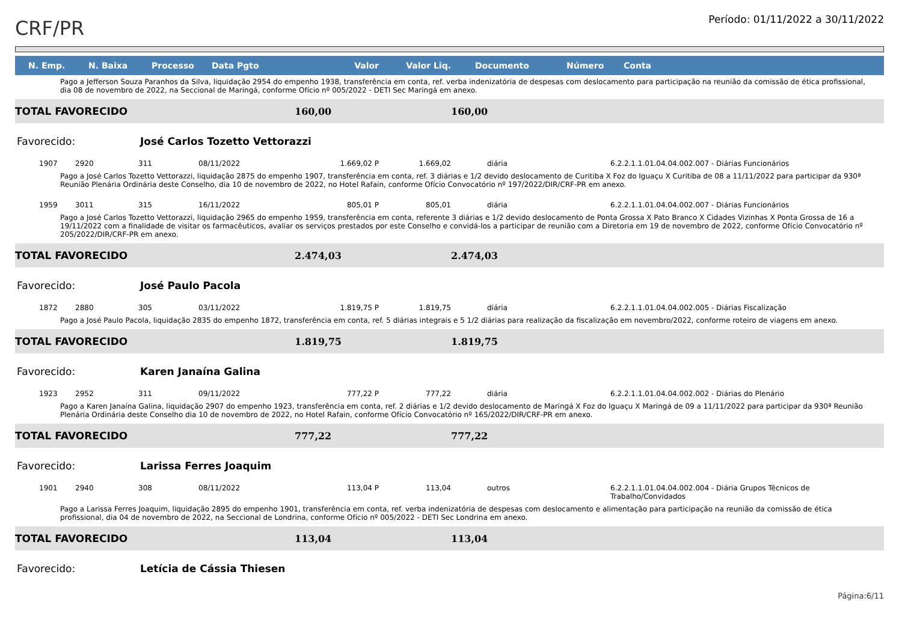CRF/PR
Período: 01/11/2022 a 30/11/2022
| N. Emp. | N. Baixa | Processo | Data Pgto | Valor | Valor Liq. | Documento | Número | Conta |
| --- | --- | --- | --- | --- | --- | --- | --- | --- |
| Pago a Jefferson Souza Paranhos da Silva, liquidação 2954 do empenho 1938, transferência em conta, ref. verba indenizatória de despesas com deslocamento para participação na reunião da comissão de ética profissional, dia 08 de novembro de 2022, na Seccional de Maringá, conforme Ofício nº 005/2022 - DETI Sec Maringá em anexo. | | | | | | | | |
| TOTAL FAVORECIDO | | | | 160,00 | | 160,00 | | |
| Favorecido: | | José Carlos Tozetto Vettorazzi | | | | | | |
| 1907 | 2920 | 311 | 08/11/2022 | 1.669,02 P | 1.669,02 | diária | | 6.2.2.1.1.01.04.04.002.007 - Diárias Funcionários |
| Pago a José Carlos Tozetto Vettorazzi, liquidação 2875 do empenho 1907, transferência em conta, ref. 3 diárias e 1/2 devido deslocamento de Curitiba X Foz do Iguaçu X Curitiba de 08 a 11/11/2022 para participar da 930ª Reunião Plenária Ordinária deste Conselho, dia 10 de novembro de 2022, no Hotel Rafain, conforme Ofício Convocatório nº 197/2022/DIR/CRF-PR em anexo. | | | | | | | | |
| 1959 | 3011 | 315 | 16/11/2022 | 805,01 P | 805,01 | diária | | 6.2.2.1.1.01.04.04.002.007 - Diárias Funcionários |
| Pago a José Carlos Tozetto Vettorazzi, liquidação 2965 do empenho 1959, transferência em conta, referente 3 diárias e 1/2 devido deslocamento de Ponta Grossa X Pato Branco X Cidades Vizinhas X Ponta Grossa de 16 a 19/11/2022 com a finalidade de visitar os farmacêuticos, avaliar os serviços prestados por este Conselho e convidá-los a participar de reunião com a Diretoria em 19 de novembro de 2022, conforme Ofício Convocatório nº 205/2022/DIR/CRF-PR em anexo. | | | | | | | | |
| TOTAL FAVORECIDO | | | | 2.474,03 | | 2.474,03 | | |
| Favorecido: | | José Paulo Pacola | | | | | | |
| 1872 | 2880 | 305 | 03/11/2022 | 1.819,75 P | 1.819,75 | diária | | 6.2.2.1.1.01.04.04.002.005 - Diárias Fiscalização |
| Pago a José Paulo Pacola, liquidação 2835 do empenho 1872, transferência em conta, ref. 5 diárias integrais e 5 1/2 diárias para realização da fiscalização em novembro/2022, conforme roteiro de viagens em anexo. | | | | | | | | |
| TOTAL FAVORECIDO | | | | 1.819,75 | | 1.819,75 | | |
| Favorecido: | | Karen Janaína Galina | | | | | | |
| 1923 | 2952 | 311 | 09/11/2022 | 777,22 P | 777,22 | diária | | 6.2.2.1.1.01.04.04.002.002 - Diárias do Plenário |
| Pago a Karen Janaína Galina, liquidação 2907 do empenho 1923, transferência em conta, ref. 2 diárias e 1/2 devido deslocamento de Maringá X Foz do Iguaçu X Maringá de 09 a 11/11/2022 para participar da 930ª Reunião Plenária Ordinária deste Conselho dia 10 de novembro de 2022, no Hotel Rafain, conforme Ofício Convocatório nº 165/2022/DIR/CRF-PR em anexo. | | | | | | | | |
| TOTAL FAVORECIDO | | | | 777,22 | | 777,22 | | |
| Favorecido: | | Larissa Ferres Joaquim | | | | | | |
| 1901 | 2940 | 308 | 08/11/2022 | 113,04 P | 113,04 | outros | | 6.2.2.1.1.01.04.04.002.004 - Diária Grupos Técnicos de Trabalho/Convidados |
| Pago a Larissa Ferres Joaquim, liquidação 2895 do empenho 1901, transferência em conta, ref. verba indenizatória de despesas com deslocamento e alimentação para participação na reunião da comissão de ética profissional, dia 04 de novembro de 2022, na Seccional de Londrina, conforme Ofício nº 005/2022 - DETI Sec Londrina em anexo. | | | | | | | | |
| TOTAL FAVORECIDO | | | | 113,04 | | 113,04 | | |
| Favorecido: | | Letícia de Cássia Thiesen | | | | | | |
Página:6/11